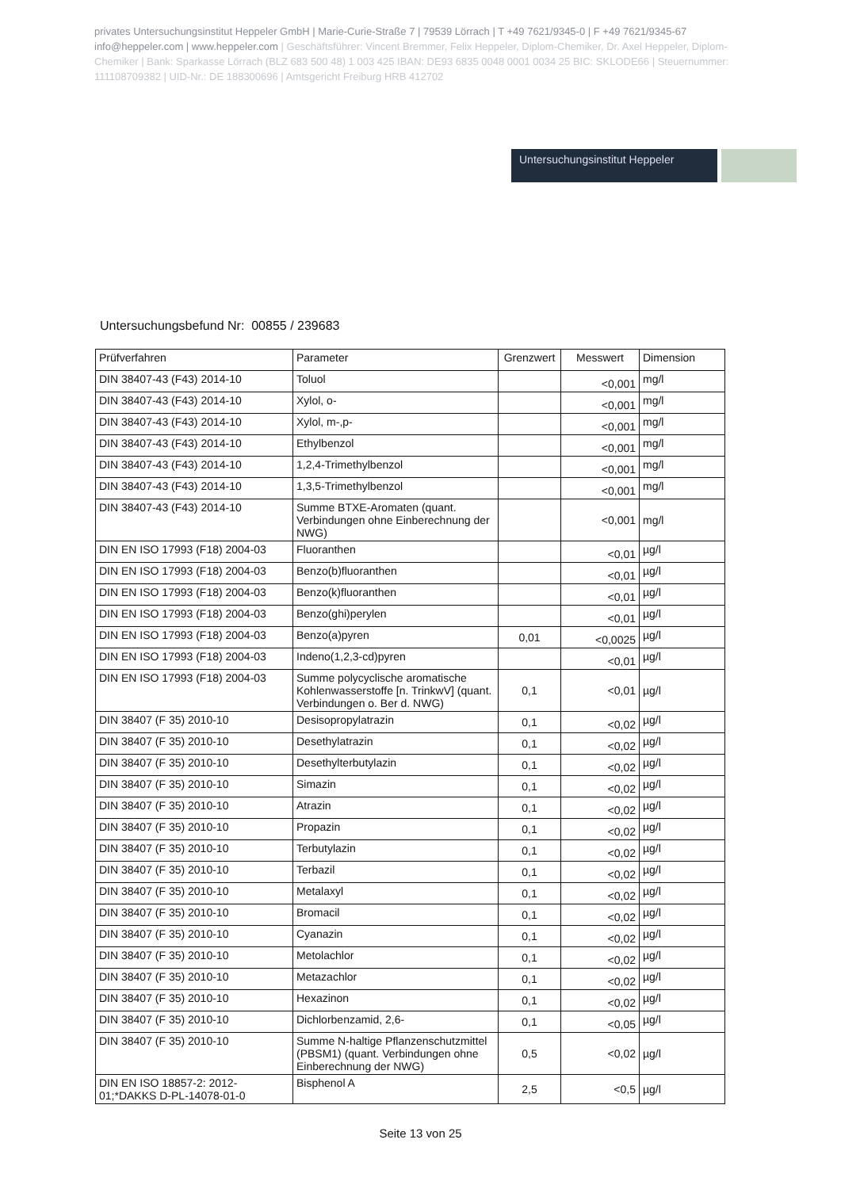privates Untersuchungsinstitut Heppeler GmbH | Marie-Curie-Straße 7 | 79539 Lörrach | T +49 7621/9345-0 | F +49 7621/9345-67 info@heppeler.com | www.heppeler.com | Geschäftsführer: Vincent Bremmer, Felix Heppeler, Diplom-Chemiker, Dr. Axel Heppeler, Diplom-Chemiker | Bank: Sparkasse Lörrach (BLZ 683 500 48) 1 003 425 IBAN: DE93 6835 0048 0001 0034 25 BIC: SKLODE66 | Steuernummer: 11110870938​2 | UID-Nr.: DE 188300696 | Amtsgericht Freiburg HRB 412702
Untersuchungsinstitut Heppeler
Untersuchungsbefund Nr: 00855 / 239683
| Prüfverfahren | Parameter | Grenzwert | Messwert | Dimension |
| --- | --- | --- | --- | --- |
| DIN 38407-43 (F43) 2014-10 | Toluol | | <0,001 | mg/l |
| DIN 38407-43 (F43) 2014-10 | Xylol, o- | | <0,001 | mg/l |
| DIN 38407-43 (F43) 2014-10 | Xylol, m-,p- | | <0,001 | mg/l |
| DIN 38407-43 (F43) 2014-10 | Ethylbenzol | | <0,001 | mg/l |
| DIN 38407-43 (F43) 2014-10 | 1,2,4-Trimethylbenzol | | <0,001 | mg/l |
| DIN 38407-43 (F43) 2014-10 | 1,3,5-Trimethylbenzol | | <0,001 | mg/l |
| DIN 38407-43 (F43) 2014-10 | Summe BTXE-Aromaten (quant. Verbindungen ohne Einberechnung der NWG) | | <0,001 | mg/l |
| DIN EN ISO 17993 (F18) 2004-03 | Fluoranthen | | <0,01 | µg/l |
| DIN EN ISO 17993 (F18) 2004-03 | Benzo(b)fluoranthen | | <0,01 | µg/l |
| DIN EN ISO 17993 (F18) 2004-03 | Benzo(k)fluoranthen | | <0,01 | µg/l |
| DIN EN ISO 17993 (F18) 2004-03 | Benzo(ghi)perylen | | <0,01 | µg/l |
| DIN EN ISO 17993 (F18) 2004-03 | Benzo(a)pyren | 0,01 | <0,0025 | µg/l |
| DIN EN ISO 17993 (F18) 2004-03 | Indeno(1,2,3-cd)pyren | | <0,01 | µg/l |
| DIN EN ISO 17993 (F18) 2004-03 | Summe polycyclische aromatische Kohlenwasserstoffe [n. TrinkwV] (quant. Verbindungen o. Ber d. NWG) | 0,1 | <0,01 | µg/l |
| DIN 38407 (F 35) 2010-10 | Desisopropylatrazin | 0,1 | <0,02 | µg/l |
| DIN 38407 (F 35) 2010-10 | Desethylatrazin | 0,1 | <0,02 | µg/l |
| DIN 38407 (F 35) 2010-10 | Desethylterbutylazin | 0,1 | <0,02 | µg/l |
| DIN 38407 (F 35) 2010-10 | Simazin | 0,1 | <0,02 | µg/l |
| DIN 38407 (F 35) 2010-10 | Atrazin | 0,1 | <0,02 | µg/l |
| DIN 38407 (F 35) 2010-10 | Propazin | 0,1 | <0,02 | µg/l |
| DIN 38407 (F 35) 2010-10 | Terbutylazin | 0,1 | <0,02 | µg/l |
| DIN 38407 (F 35) 2010-10 | Terbazil | 0,1 | <0,02 | µg/l |
| DIN 38407 (F 35) 2010-10 | Metalaxyl | 0,1 | <0,02 | µg/l |
| DIN 38407 (F 35) 2010-10 | Bromacil | 0,1 | <0,02 | µg/l |
| DIN 38407 (F 35) 2010-10 | Cyanazin | 0,1 | <0,02 | µg/l |
| DIN 38407 (F 35) 2010-10 | Metolachlor | 0,1 | <0,02 | µg/l |
| DIN 38407 (F 35) 2010-10 | Metazachlor | 0,1 | <0,02 | µg/l |
| DIN 38407 (F 35) 2010-10 | Hexazinon | 0,1 | <0,02 | µg/l |
| DIN 38407 (F 35) 2010-10 | Dichlorbenzamid, 2,6- | 0,1 | <0,05 | µg/l |
| DIN 38407 (F 35) 2010-10 | Summe N-haltige Pflanzenschutzmittel (PBSM1) (quant. Verbindungen ohne Einberechnung der NWG) | 0,5 | <0,02 | µg/l |
| DIN EN ISO 18857-2: 2012-01;*DAKKS D-PL-14078-01-0 | Bisphenol A | 2,5 | <0,5 | µg/l |
Seite 13 von 25